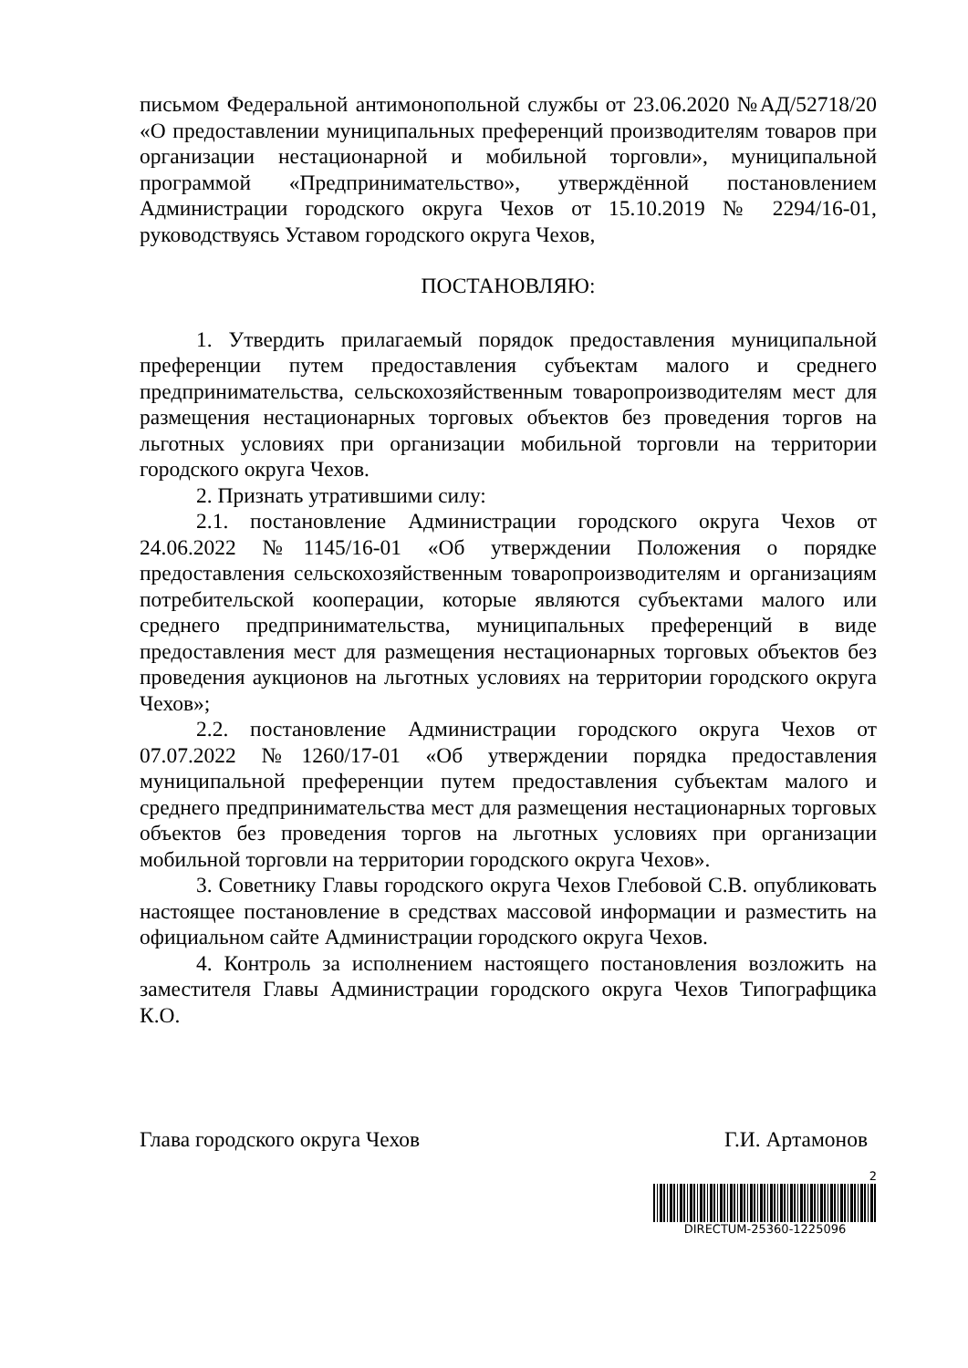письмом Федеральной антимонопольной службы от 23.06.2020 №АД/52718/20 «О предоставлении муниципальных преференций производителям товаров при организации нестационарной и мобильной торговли», муниципальной программой «Предпринимательство», утверждённой постановлением Администрации городского округа Чехов от 15.10.2019 № 2294/16-01, руководствуясь Уставом городского округа Чехов,
ПОСТАНОВЛЯЮ:
1. Утвердить прилагаемый порядок предоставления муниципальной преференции путем предоставления субъектам малого и среднего предпринимательства, сельскохозяйственным товаропроизводителям мест для размещения нестационарных торговых объектов без проведения торгов на льготных условиях при организации мобильной торговли на территории городского округа Чехов.
2. Признать утратившими силу:
2.1. постановление Администрации городского округа Чехов от 24.06.2022 №1145/16-01 «Об утверждении Положения о порядке предоставления сельскохозяйственным товаропроизводителям и организациям потребительской кооперации, которые являются субъектами малого или среднего предпринимательства, муниципальных преференций в виде предоставления мест для размещения нестационарных торговых объектов без проведения аукционов на льготных условиях на территории городского округа Чехов»;
2.2. постановление Администрации городского округа Чехов от 07.07.2022 №1260/17-01 «Об утверждении порядка предоставления муниципальной преференции путем предоставления субъектам малого и среднего предпринимательства мест для размещения нестационарных торговых объектов без проведения торгов на льготных условиях при организации мобильной торговли на территории городского округа Чехов».
3. Советнику Главы городского округа Чехов Глебовой С.В. опубликовать настоящее постановление в средствах массовой информации и разместить на официальном сайте Администрации городского округа Чехов.
4. Контроль за исполнением настоящего постановления возложить на заместителя Главы Администрации городского округа Чехов Типографщика К.О.
Глава городского округа Чехов Г.И. Артамонов
2
DIRECTUM-25360-1225096